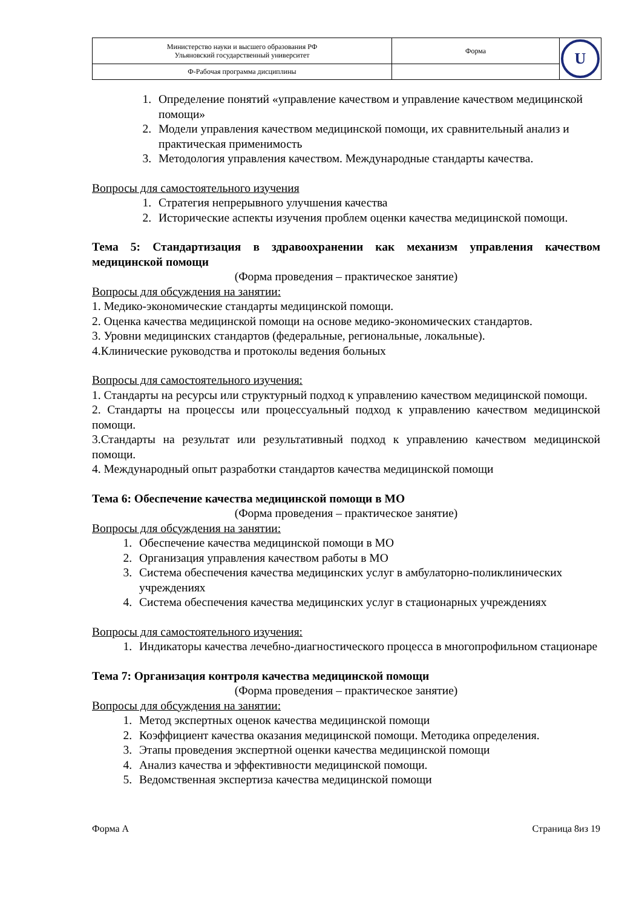| Министерство науки и высшего образования РФ Ульяновский государственный университет | Форма | U |
| Ф-Рабочая программа дисциплины | | |
1. Определение понятий «управление качеством и управление качеством медицинской помощи»
2. Модели управления качеством медицинской помощи, их сравнительный анализ и практическая применимость
3. Методология управления качеством. Международные стандарты качества.
Вопросы для самостоятельного изучения
1. Стратегия непрерывного улучшения качества
2. Исторические аспекты изучения проблем оценки качества медицинской помощи.
Тема 5: Стандартизация в здравоохранении как механизм управления качеством медицинской помощи
(Форма проведения – практическое занятие)
Вопросы для обсуждения на занятии:
1. Медико-экономические стандарты медицинской помощи.
2. Оценка качества медицинской помощи на основе медико-экономических стандартов.
3. Уровни медицинских стандартов (федеральные, региональные, локальные).
4.Клинические руководства и протоколы ведения больных
Вопросы для самостоятельного изучения:
1. Стандарты на ресурсы или структурный подход к управлению качеством медицинской помощи.
2. Стандарты на процессы или процессуальный подход к управлению качеством медицинской помощи.
3.Стандарты на результат или результативный подход к управлению качеством медицинской помощи.
4. Международный опыт разработки стандартов качества медицинской помощи
Тема 6: Обеспечение качества медицинской помощи в МО
(Форма проведения – практическое занятие)
Вопросы для обсуждения на занятии:
1. Обеспечение качества медицинской помощи в МО
2. Организация управления качеством работы в МО
3. Система обеспечения качества медицинских услуг в амбулаторно-поликлинических учреждениях
4. Система обеспечения качества медицинских услуг в стационарных учреждениях
Вопросы для самостоятельного изучения:
1. Индикаторы качества лечебно-диагностического процесса в многопрофильном стационаре
Тема 7: Организация контроля качества медицинской помощи
(Форма проведения – практическое занятие)
Вопросы для обсуждения на занятии:
1. Метод экспертных оценок качества медицинской помощи
2. Коэффициент качества оказания медицинской помощи. Методика определения.
3. Этапы проведения экспертной оценки качества медицинской помощи
4. Анализ качества и эффективности медицинской помощи.
5. Ведомственная экспертиза качества медицинской помощи
Форма А Страница 8из 19